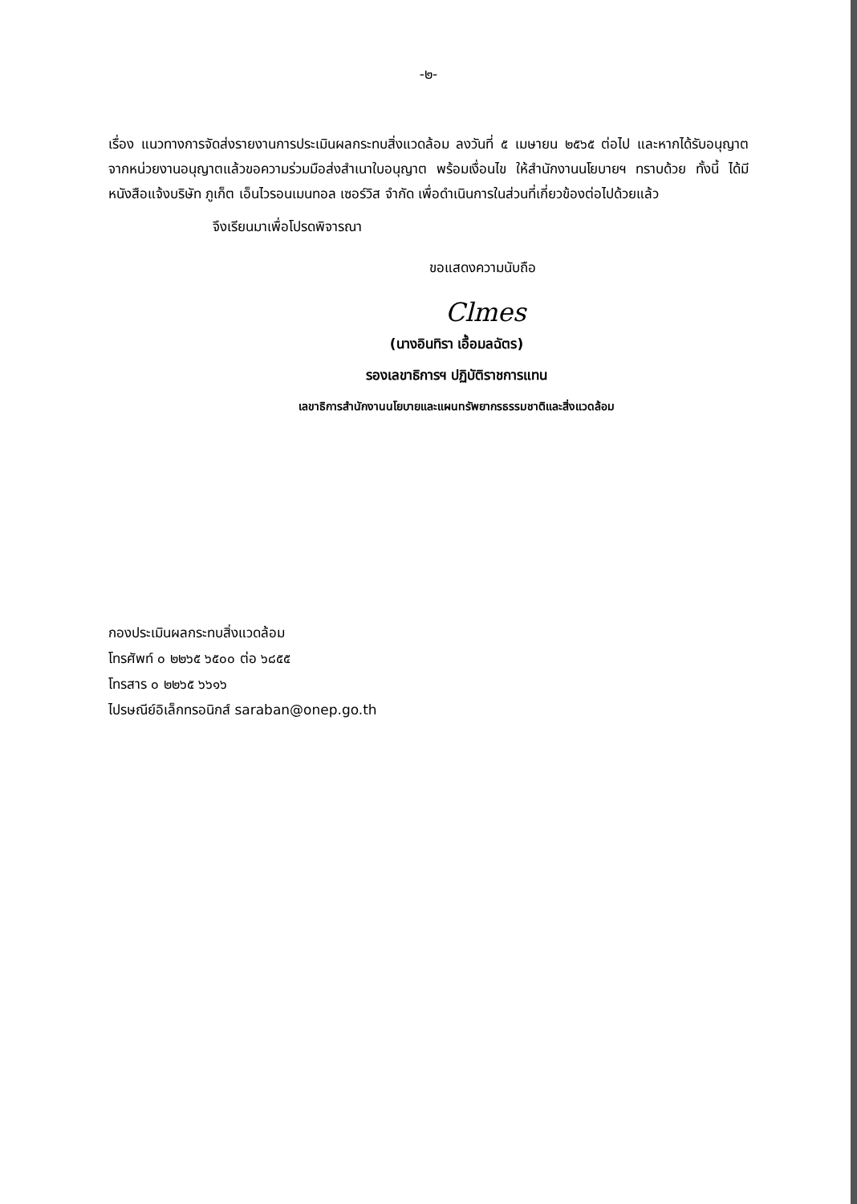-๒-
เรื่อง แนวทางการจัดส่งรายงานการประเมินผลกระทบสิ่งแวดล้อม ลงวันที่ ๕ เมษายน ๒๕๖๕ ต่อไป และหากได้รับอนุญาตจากหน่วยงานอนุญาตแล้วขอความร่วมมือส่งสำเนาใบอนุญาต พร้อมเงื่อนไข ให้สำนักงานนโยบายฯ ทราบด้วย ทั้งนี้ ได้มีหนังสือแจ้งบริษัท ภูเก็ต เอ็นไวรอนเมนทอล เซอร์วิส จำกัด เพื่อดำเนินการในส่วนที่เกี่ยวข้องต่อไปด้วยแล้ว
จึงเรียนมาเพื่อโปรดพิจารณา
ขอแสดงความนับถือ
Clmes
(นางอินทิรา เอื้อมลฉัตร)
รองเลขาธิการฯ ปฏิบัติราชการแทน
เลขาธิการสำนักงานนโยบายและแผนทรัพยากรธรรมชาติและสิ่งแวดล้อม
กองประเมินผลกระทบสิ่งแวดล้อม
โทรศัพท์ ๐ ๒๒๖๕ ๖๕๐๐ ต่อ ๖๘๕๕
โทรสาร ๐ ๒๒๖๕ ๖๖๑๖
ไปรษณีย์อิเล็กทรอนิกส์ saraban@onep.go.th